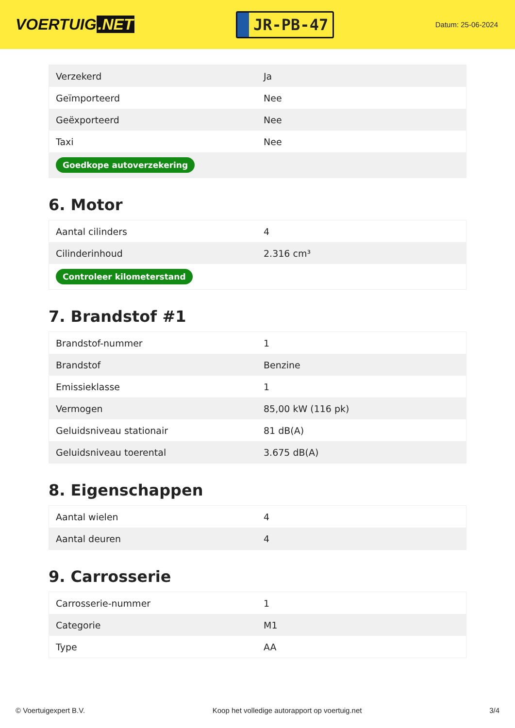VOERTUIG.NET
JR-PB-47
Datum: 25-06-2024
| Verzekerd | Ja |
| Geïmporteerd | Nee |
| Geëxporteerd | Nee |
| Taxi | Nee |
| Goedkope autoverzekering | |
6. Motor
| Aantal cilinders | 4 |
| Cilinderinhoud | 2.316 cm³ |
| Controleer kilometerstand | |
7. Brandstof #1
| Brandstof-nummer | 1 |
| Brandstof | Benzine |
| Emissieklasse | 1 |
| Vermogen | 85,00 kW (116 pk) |
| Geluidsniveau stationair | 81 dB(A) |
| Geluidsniveau toerental | 3.675 dB(A) |
8. Eigenschappen
| Aantal wielen | 4 |
| Aantal deuren | 4 |
9. Carrosserie
| Carrosserie-nummer | 1 |
| Categorie | M1 |
| Type | AA |
© Voertuigexpert B.V. Koop het volledige autorapport op voertuig.net 3/4